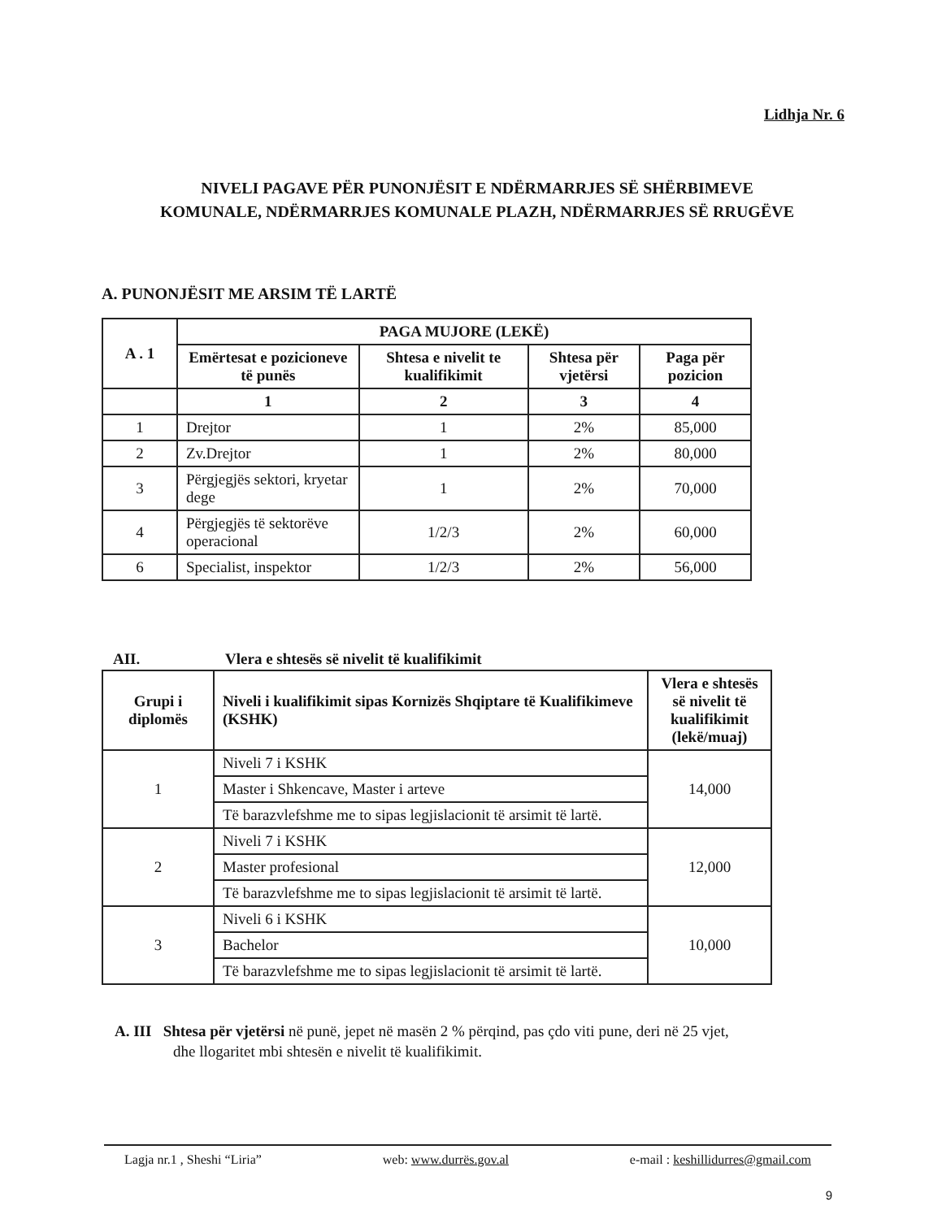Lidhja Nr. 6
NIVELI PAGAVE PËR PUNONJËSIT E NDËRMARRJES SË SHËRBIMEVE
KOMUNALE, NDËRMARRJES KOMUNALE PLAZH, NDËRMARRJES SË RRUGËVE
A. PUNONJËSIT ME ARSIM TË LARTË
| A . 1 | PAGA MUJORE (LEKË) | | | |
| --- | --- | --- | --- | --- |
| | Emërtesat e pozicioneve të punës | Shtesa e nivelit te kualifikimit | Shtesa për vjetërsi | Paga për pozicion |
| | 1 | 2 | 3 | 4 |
| 1 | Drejtor | 1 | 2% | 85,000 |
| 2 | Zv.Drejtor | 1 | 2% | 80,000 |
| 3 | Përgjegjës sektori, kryetar dege | 1 | 2% | 70,000 |
| 4 | Përgjegjës të sektorëve operacional | 1/2/3 | 2% | 60,000 |
| 6 | Specialist, inspektor | 1/2/3 | 2% | 56,000 |
AII. Vlera e shtesës së nivelit të kualifikimit
| Grupi i diplomës | Niveli i kualifikimit sipas Kornizës Shqiptare të Kualifikimeve (KSHK) | Vlera e shtesës së nivelit të kualifikimit (lekë/muaj) |
| --- | --- | --- |
| 1 | Niveli 7 i KSHK | 14,000 |
| | Master i Shkencave, Master i arteve | |
| | Të barazvlefshme me to sipas legjislacionit të arsimit të lartë. | |
| 2 | Niveli 7 i KSHK | 12,000 |
| | Master profesional | |
| | Të barazvlefshme me to sipas legjislacionit të arsimit të lartë. | |
| 3 | Niveli 6 i KSHK | 10,000 |
| | Bachelor | |
| | Të barazvlefshme me to sipas legjislacionit të arsimit të lartë. | |
A. III Shtesa për vjetërsi në punë, jepet në masën 2 % përqind, pas çdo viti pune, deri në 25 vjet,
dhe llogaritet mbi shtesën e nivelit të kualifikimit.
Lagja nr.1 , Sheshi “Liria” web: www.durrës.gov.al e-mail : keshillidurres@gmail.com
9